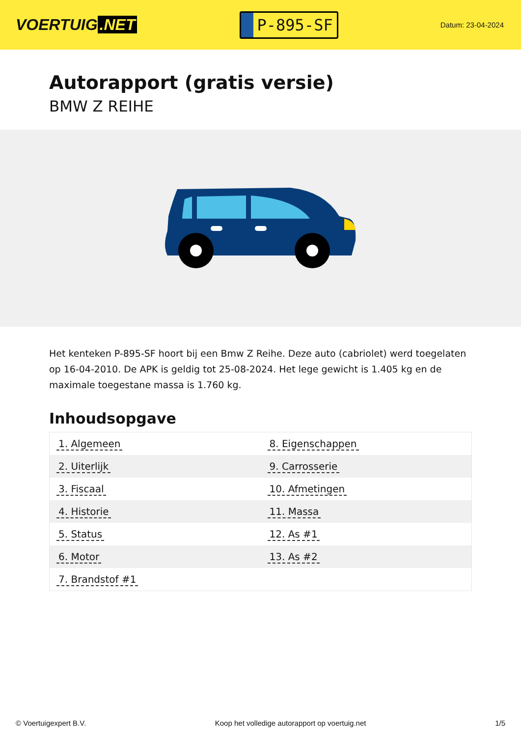VOERTUIG.NET
P-895-SF
Datum: 23-04-2024
Autorapport (gratis versie)
BMW Z REIHE
Het kenteken P-895-SF hoort bij een Bmw Z Reihe. Deze auto (cabriolet) werd toegelaten op 16-04-2010. De APK is geldig tot 25-08-2024. Het lege gewicht is 1.405 kg en de maximale toegestane massa is 1.760 kg.
Inhoudsopgave
| 1. Algemeen | 8. Eigenschappen |
| 2. Uiterlijk | 9. Carrosserie |
| 3. Fiscaal | 10. Afmetingen |
| 4. Historie | 11. Massa |
| 5. Status | 12. As #1 |
| 6. Motor | 13. As #2 |
| 7. Brandstof #1 | |
© Voertuigexpert B.V. Koop het volledige autorapport op voertuig.net 1/5